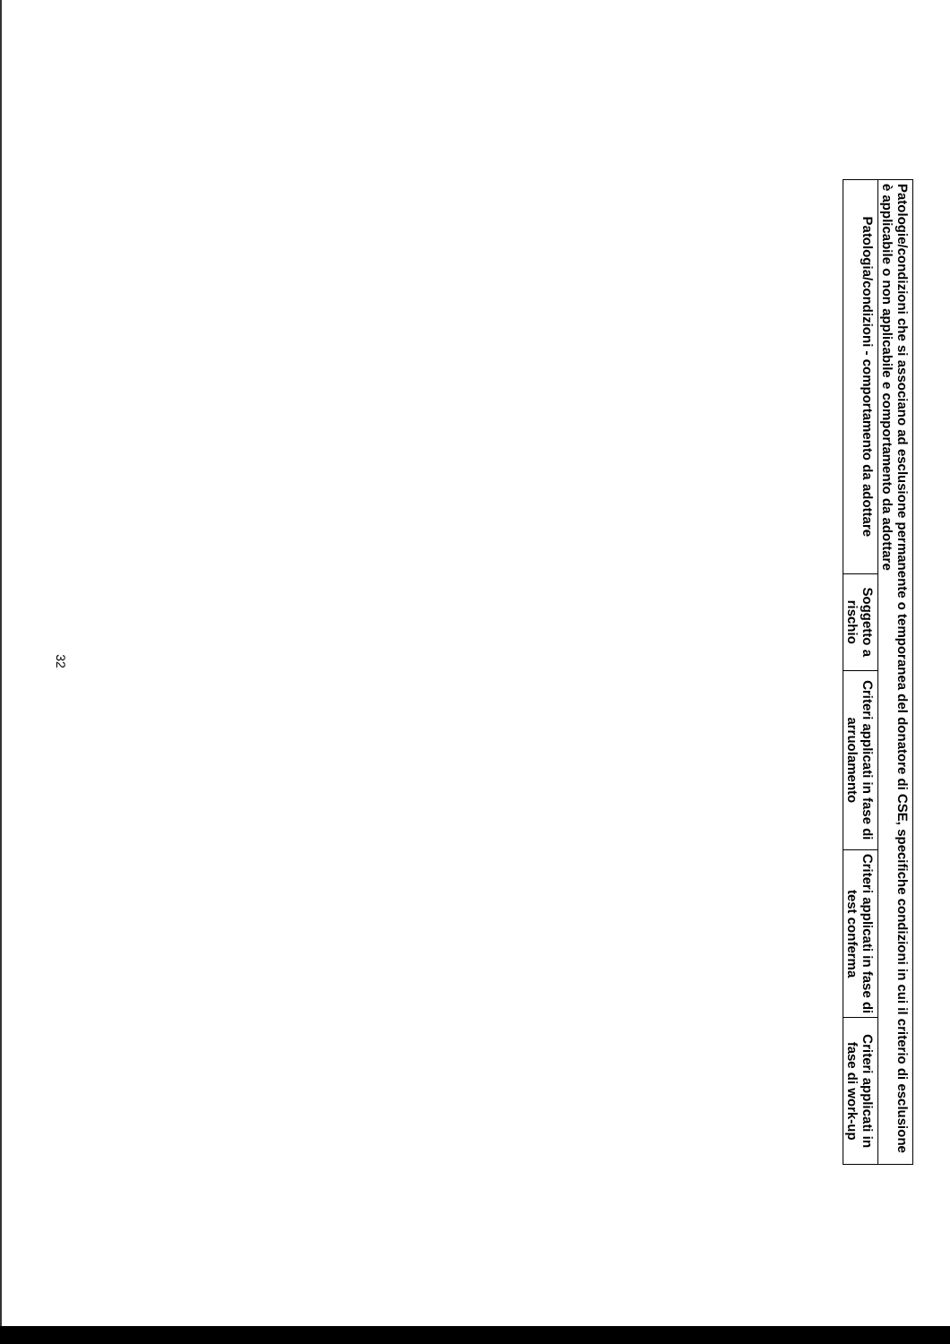| Patologie/condizioni che si associano ad esclusione permanente o temporanea del donatore di CSE, specifiche condizioni in cui il criterio di esclusione è applicabile o non applicabile e comportamento da adottare | | | | |
| Patologia/condizioni - comportamento da adottare | Soggetto a rischio | Criteri applicati in fase di arruolamento | Criteri applicati in fase di test conferma | Criteri applicati in fase di work-up |
32